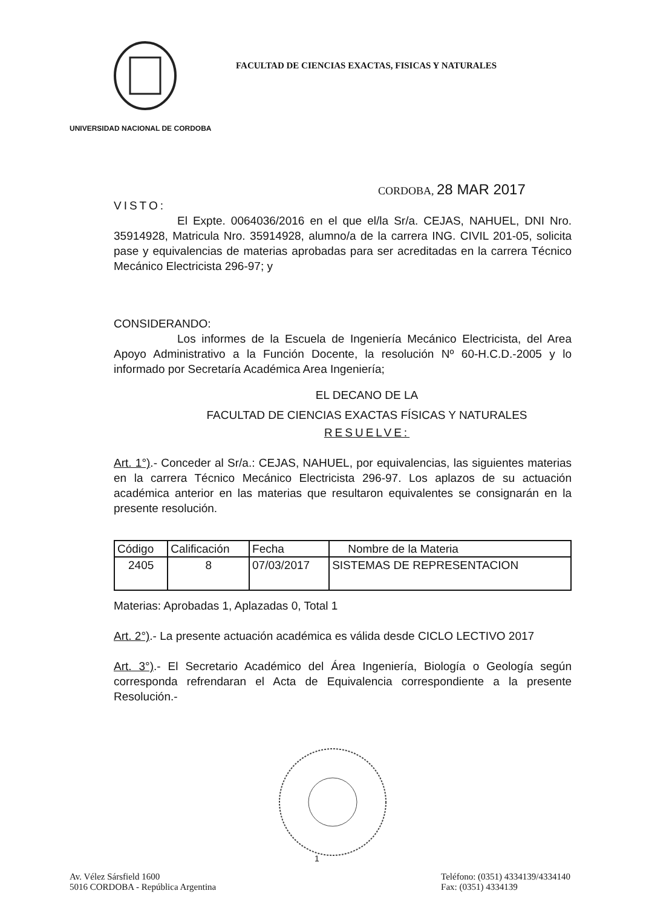FACULTAD DE CIENCIAS EXACTAS, FISICAS Y NATURALES
UNIVERSIDAD NACIONAL DE CORDOBA
CORDOBA, 28 MAR 2017
VISTO:
El Expte. 0064036/2016 en el que el/la Sr/a. CEJAS, NAHUEL, DNI Nro. 35914928, Matricula Nro. 35914928, alumno/a de la carrera ING. CIVIL 201-05, solicita pase y equivalencias de materias aprobadas para ser acreditadas en la carrera Técnico Mecánico Electricista 296-97; y
CONSIDERANDO:
Los informes de la Escuela de Ingeniería Mecánico Electricista, del Area Apoyo Administrativo a la Función Docente, la resolución Nº 60-H.C.D.-2005 y lo informado por Secretaría Académica Area Ingeniería;
EL DECANO DE LA
FACULTAD DE CIENCIAS EXACTAS FÍSICAS Y NATURALES
RESUELVE:
Art. 1°).- Conceder al Sr/a.: CEJAS, NAHUEL, por equivalencias, las siguientes materias en la carrera Técnico Mecánico Electricista 296-97. Los aplazos de su actuación académica anterior en las materias que resultaron equivalentes se consignarán en la presente resolución.
| Código | Calificación | Fecha | Nombre de la Materia |
| --- | --- | --- | --- |
| 2405 | 8 | 07/03/2017 | SISTEMAS DE REPRESENTACION |
Materias: Aprobadas 1, Aplazadas 0, Total 1
Art. 2°).- La presente actuación académica es válida desde CICLO LECTIVO 2017
Art. 3°).- El Secretario Académico del Área Ingeniería, Biología o Geología según corresponda refrendaran el Acta de Equivalencia correspondiente a la presente Resolución.-
1
Av. Vélez Sársfield 1600
5016 CORDOBA - República Argentina
Teléfono: (0351) 4334139/4334140
Fax: (0351) 4334139